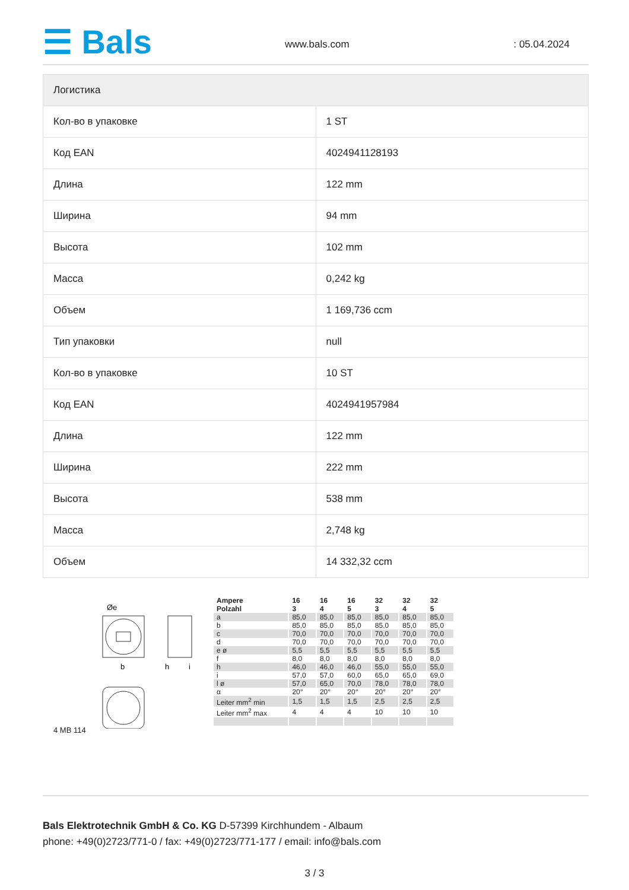☰ Bals www.bals.com : 05.04.2024
| Логистика | |
| --- | --- |
| Кол-во в упаковке | 1 ST |
| Код EAN | 4024941128193 |
| Длина | 122 mm |
| Ширина | 94 mm |
| Высота | 102 mm |
| Масса | 0,242 kg |
| Объем | 1 169,736 ccm |
| Тип упаковки | null |
| Кол-во в упаковке | 10 ST |
| Код EAN | 4024941957984 |
| Длина | 122 mm |
| Ширина | 222 mm |
| Высота | 538 mm |
| Масса | 2,748 kg |
| Объем | 14 332,32 ccm |
Øe
b
h
i
4 MB 114
| Ampere Polzahl | 16 3 | 16 4 | 16 5 | 32 3 | 32 4 | 32 5 |
| --- | --- | --- | --- | --- | --- | --- |
| a | 85,0 | 85,0 | 85,0 | 85,0 | 85,0 | 85,0 |
| b | 85,0 | 85,0 | 85,0 | 85,0 | 85,0 | 85,0 |
| c | 70,0 | 70,0 | 70,0 | 70,0 | 70,0 | 70,0 |
| d | 70,0 | 70,0 | 70,0 | 70,0 | 70,0 | 70,0 |
| e ø | 5,5 | 5,5 | 5,5 | 5,5 | 5,5 | 5,5 |
| f | 8,0 | 8,0 | 8,0 | 8,0 | 8,0 | 8,0 |
| h | 46,0 | 46,0 | 46,0 | 55,0 | 55,0 | 55,0 |
| i | 57,0 | 57,0 | 60,0 | 65,0 | 65,0 | 69,0 |
| l ø | 57,0 | 65,0 | 70,0 | 78,0 | 78,0 | 78,0 |
| α | 20° | 20° | 20° | 20° | 20° | 20° |
| Leiter mm<sup>2</sup> min | 1,5 | 1,5 | 1,5 | 2,5 | 2,5 | 2,5 |
| Leiter mm<sup>2</sup> max | 4 | 4 | 4 | 10 | 10 | 10 |
Bals Elektrotechnik GmbH & Co. KG D-57399 Kirchhundem - Albaum
phone: +49(0)2723/771-0 / fax: +49(0)2723/771-177 / email: info@bals.com
3 / 3